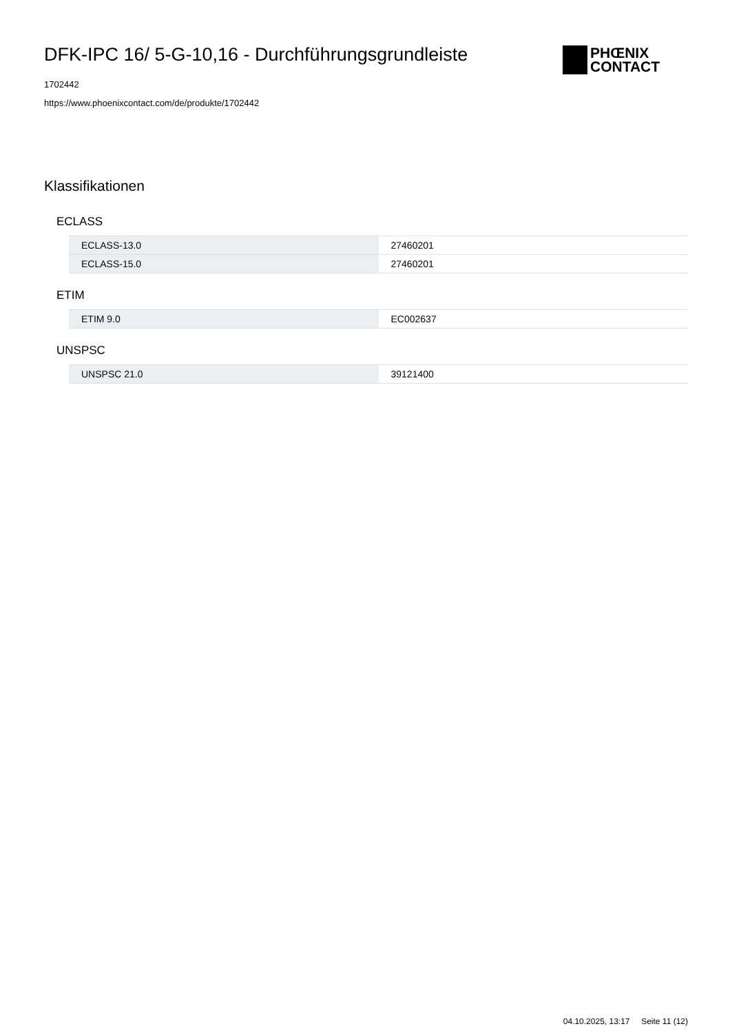DFK-IPC 16/ 5-G-10,16 - Durchführungsgrundleiste
1702442
https://www.phoenixcontact.com/de/produkte/1702442
PHŒNIX
CONTACT
Klassifikationen
ECLASS
| ECLASS-13.0 | 27460201 |
| ECLASS-15.0 | 27460201 |
ETIM
| ETIM 9.0 | EC002637 |
UNSPSC
| UNSPSC 21.0 | 39121400 |
04.10.2025, 13:17 Seite 11 (12)